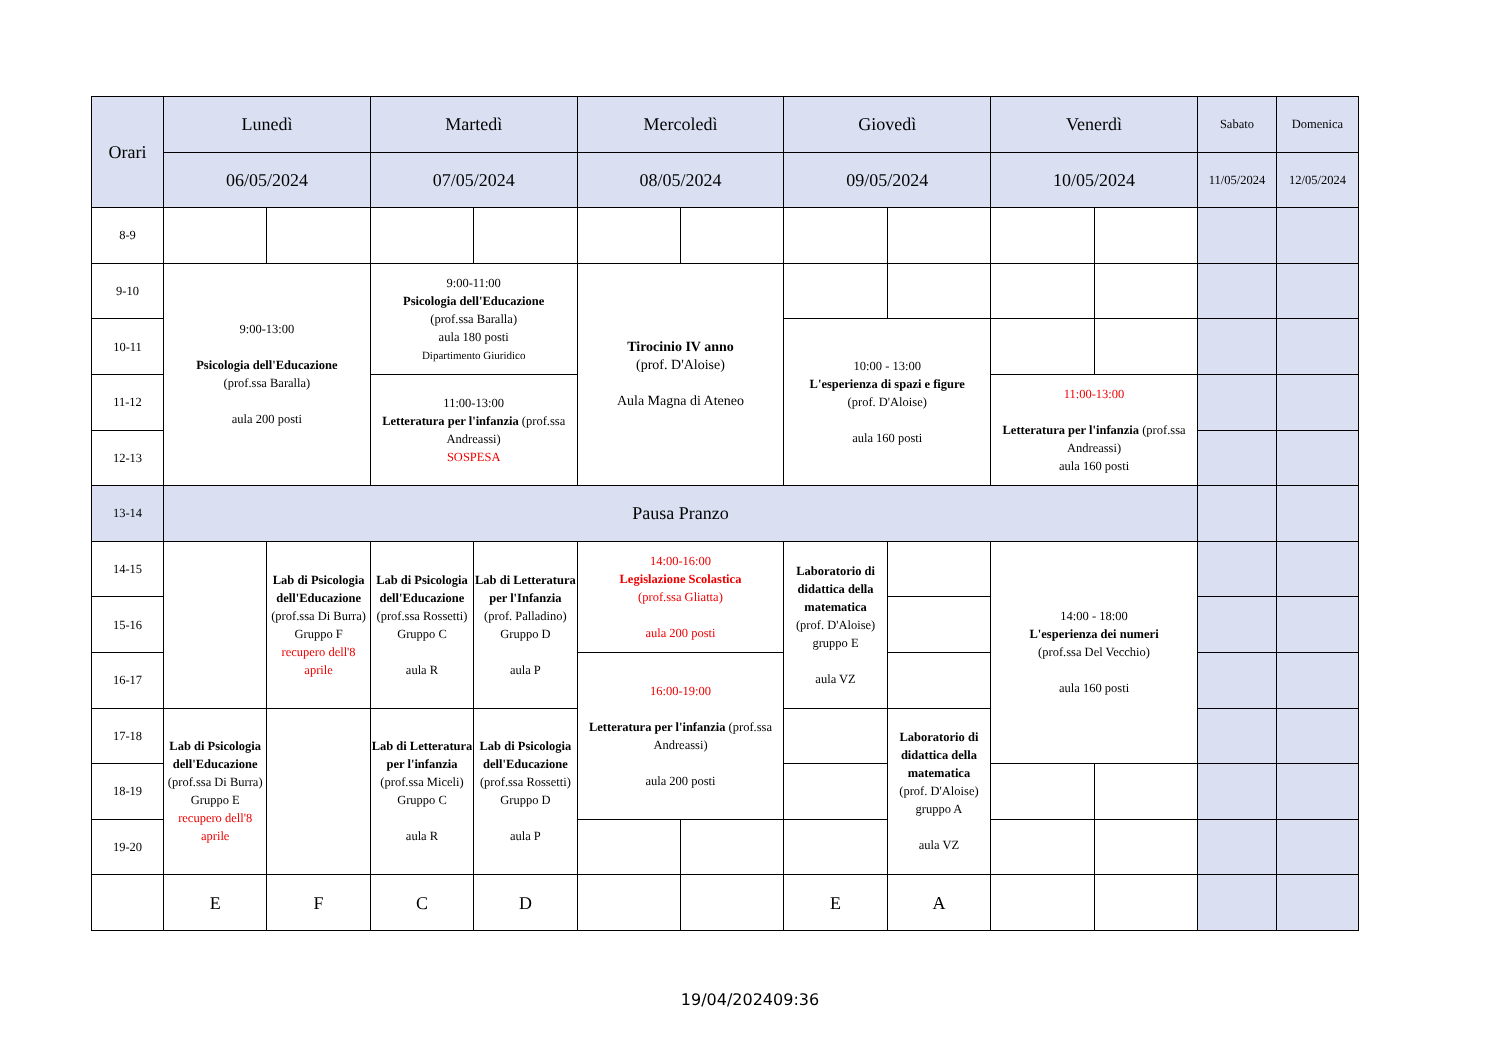| Orari | Lunedì | | Martedì | | Mercoledì | | Giovedì | | Venerdì | | Sabato | Domenica |
| --- | --- | --- | --- | --- | --- | --- | --- | --- | --- | --- | --- | --- |
| | 06/05/2024 | | 07/05/2024 | | 08/05/2024 | | 09/05/2024 | | 10/05/2024 | | 11/05/2024 | 12/05/2024 |
| 8-9 | | | | | | | | | | | | |
| 9-10 | 9:00-13:00 Psicologia dell'Educazione (prof.ssa Baralla) aula 200 posti | | 9:00-11:00 Psicologia dell'Educazione (prof.ssa Baralla) aula 180 posti Dipartimento Giuridico | | Tirocinio IV anno (prof. D'Aloise) Aula Magna di Ateneo | | | | | | | |
| 10-11 | | | | | | | 10:00 - 13:00 L'esperienza di spazi e figure (prof. D'Aloise) aula 160 posti | | | | | |
| 11-12 | | | 11:00-13:00 Letteratura per l'infanzia (prof.ssa Andreassi) SOSPESA | | | | | | 11:00-13:00 Letteratura per l'infanzia (prof.ssa Andreassi) aula 160 posti | | | |
| 12-13 | | | | | | | | | | | | |
| 13-14 | Pausa Pranzo | | | | | | | | | | | |
| 14-15 | | Lab di Psicologia dell'Educazione (prof.ssa Di Burra) Gruppo F recupero dell'8 aprile | Lab di Psicologia dell'Educazione (prof.ssa Rossetti) Gruppo C aula R | Lab di Letteratura per l'Infanzia (prof. Palladino) Gruppo D aula P | 14:00-16:00 Legislazione Scolastica (prof.ssa Gliatta) aula 200 posti | | Laboratorio di didattica della matematica (prof. D'Aloise) gruppo E aula VZ | | 14:00 - 18:00 L'esperienza dei numeri (prof.ssa Del Vecchio) aula 160 posti | | | |
| 15-16 | | | | | | | | | | | | |
| 16-17 | | | | | 16:00-19:00 Letteratura per l'infanzia (prof.ssa Andreassi) aula 200 posti | | | | | | | |
| 17-18 | Lab di Psicologia dell'Educazione (prof.ssa Di Burra) Gruppo E recupero dell'8 aprile | | Lab di Letteratura per l'infanzia (prof.ssa Miceli) Gruppo C aula R | Lab di Psicologia dell'Educazione (prof.ssa Rossetti) Gruppo D aula P | | | | Laboratorio di didattica della matematica (prof. D'Aloise) gruppo A aula VZ | | | | |
| 18-19 | | | | | | | | | | | | |
| 19-20 | | | | | | | | | | | | |
| | E | F | C | D | | | E | A | | | | |
19/04/202409:36